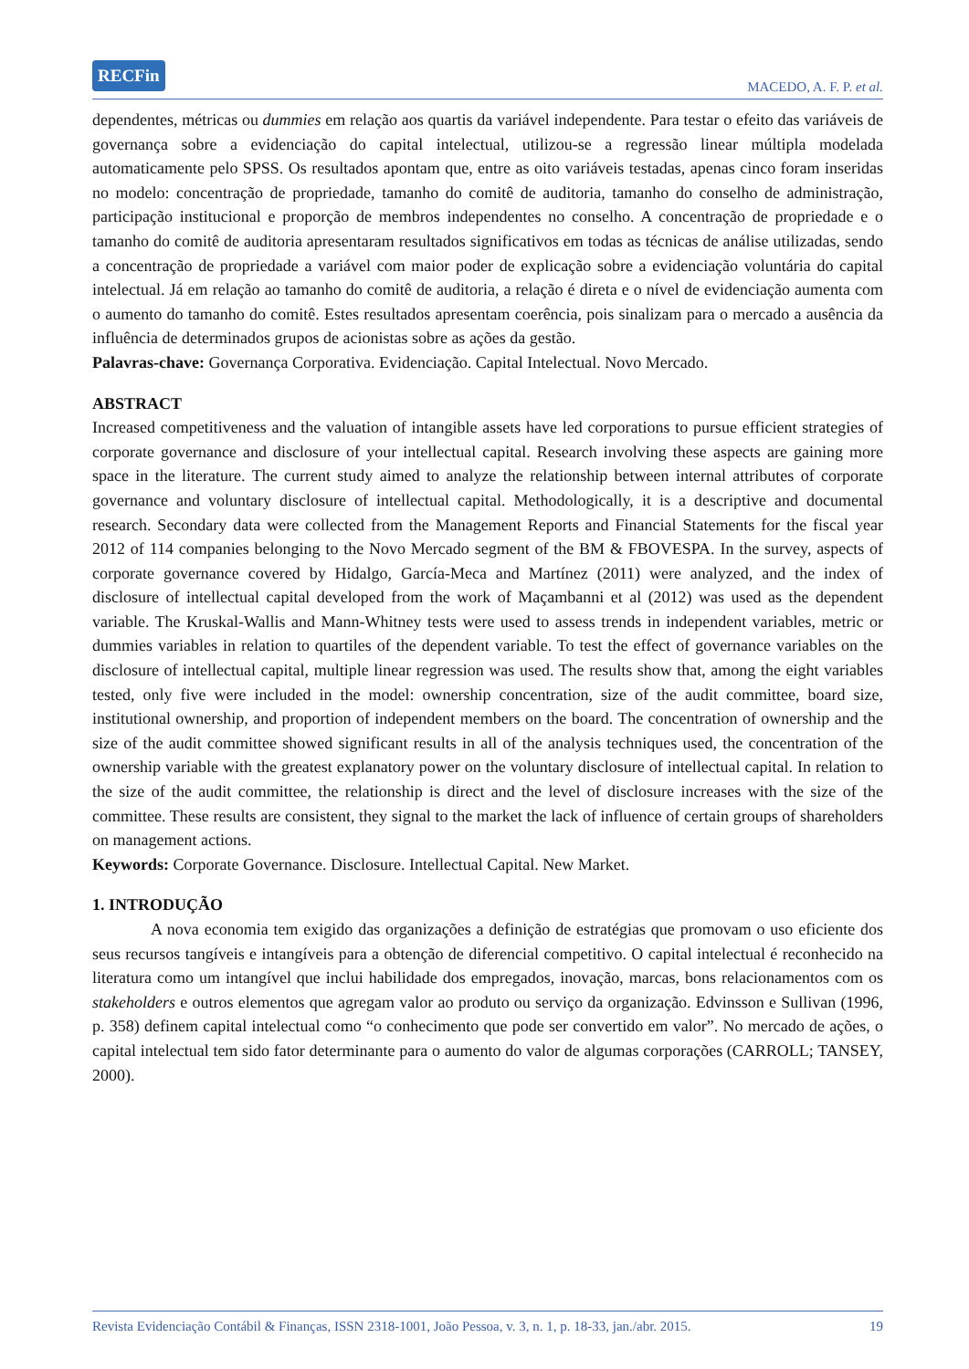RECFin MACEDO, A. F. P. et al.
dependentes, métricas ou dummies em relação aos quartis da variável independente. Para testar o efeito das variáveis de governança sobre a evidenciação do capital intelectual, utilizou-se a regressão linear múltipla modelada automaticamente pelo SPSS. Os resultados apontam que, entre as oito variáveis testadas, apenas cinco foram inseridas no modelo: concentração de propriedade, tamanho do comitê de auditoria, tamanho do conselho de administração, participação institucional e proporção de membros independentes no conselho. A concentração de propriedade e o tamanho do comitê de auditoria apresentaram resultados significativos em todas as técnicas de análise utilizadas, sendo a concentração de propriedade a variável com maior poder de explicação sobre a evidenciação voluntária do capital intelectual. Já em relação ao tamanho do comitê de auditoria, a relação é direta e o nível de evidenciação aumenta com o aumento do tamanho do comitê. Estes resultados apresentam coerência, pois sinalizam para o mercado a ausência da influência de determinados grupos de acionistas sobre as ações da gestão.
Palavras-chave: Governança Corporativa. Evidenciação. Capital Intelectual. Novo Mercado.
ABSTRACT
Increased competitiveness and the valuation of intangible assets have led corporations to pursue efficient strategies of corporate governance and disclosure of your intellectual capital. Research involving these aspects are gaining more space in the literature. The current study aimed to analyze the relationship between internal attributes of corporate governance and voluntary disclosure of intellectual capital. Methodologically, it is a descriptive and documental research. Secondary data were collected from the Management Reports and Financial Statements for the fiscal year 2012 of 114 companies belonging to the Novo Mercado segment of the BM & FBOVESPA. In the survey, aspects of corporate governance covered by Hidalgo, García-Meca and Martínez (2011) were analyzed, and the index of disclosure of intellectual capital developed from the work of Maçambanni et al (2012) was used as the dependent variable. The Kruskal-Wallis and Mann-Whitney tests were used to assess trends in independent variables, metric or dummies variables in relation to quartiles of the dependent variable. To test the effect of governance variables on the disclosure of intellectual capital, multiple linear regression was used. The results show that, among the eight variables tested, only five were included in the model: ownership concentration, size of the audit committee, board size, institutional ownership, and proportion of independent members on the board. The concentration of ownership and the size of the audit committee showed significant results in all of the analysis techniques used, the concentration of the ownership variable with the greatest explanatory power on the voluntary disclosure of intellectual capital. In relation to the size of the audit committee, the relationship is direct and the level of disclosure increases with the size of the committee. These results are consistent, they signal to the market the lack of influence of certain groups of shareholders on management actions.
Keywords: Corporate Governance. Disclosure. Intellectual Capital. New Market.
1. INTRODUÇÃO
A nova economia tem exigido das organizações a definição de estratégias que promovam o uso eficiente dos seus recursos tangíveis e intangíveis para a obtenção de diferencial competitivo. O capital intelectual é reconhecido na literatura como um intangível que inclui habilidade dos empregados, inovação, marcas, bons relacionamentos com os stakeholders e outros elementos que agregam valor ao produto ou serviço da organização. Edvinsson e Sullivan (1996, p. 358) definem capital intelectual como “o conhecimento que pode ser convertido em valor”. No mercado de ações, o capital intelectual tem sido fator determinante para o aumento do valor de algumas corporações (CARROLL; TANSEY, 2000).
Revista Evidenciação Contábil & Finanças, ISSN 2318-1001, João Pessoa, v. 3, n. 1, p. 18-33, jan./abr. 2015. 19